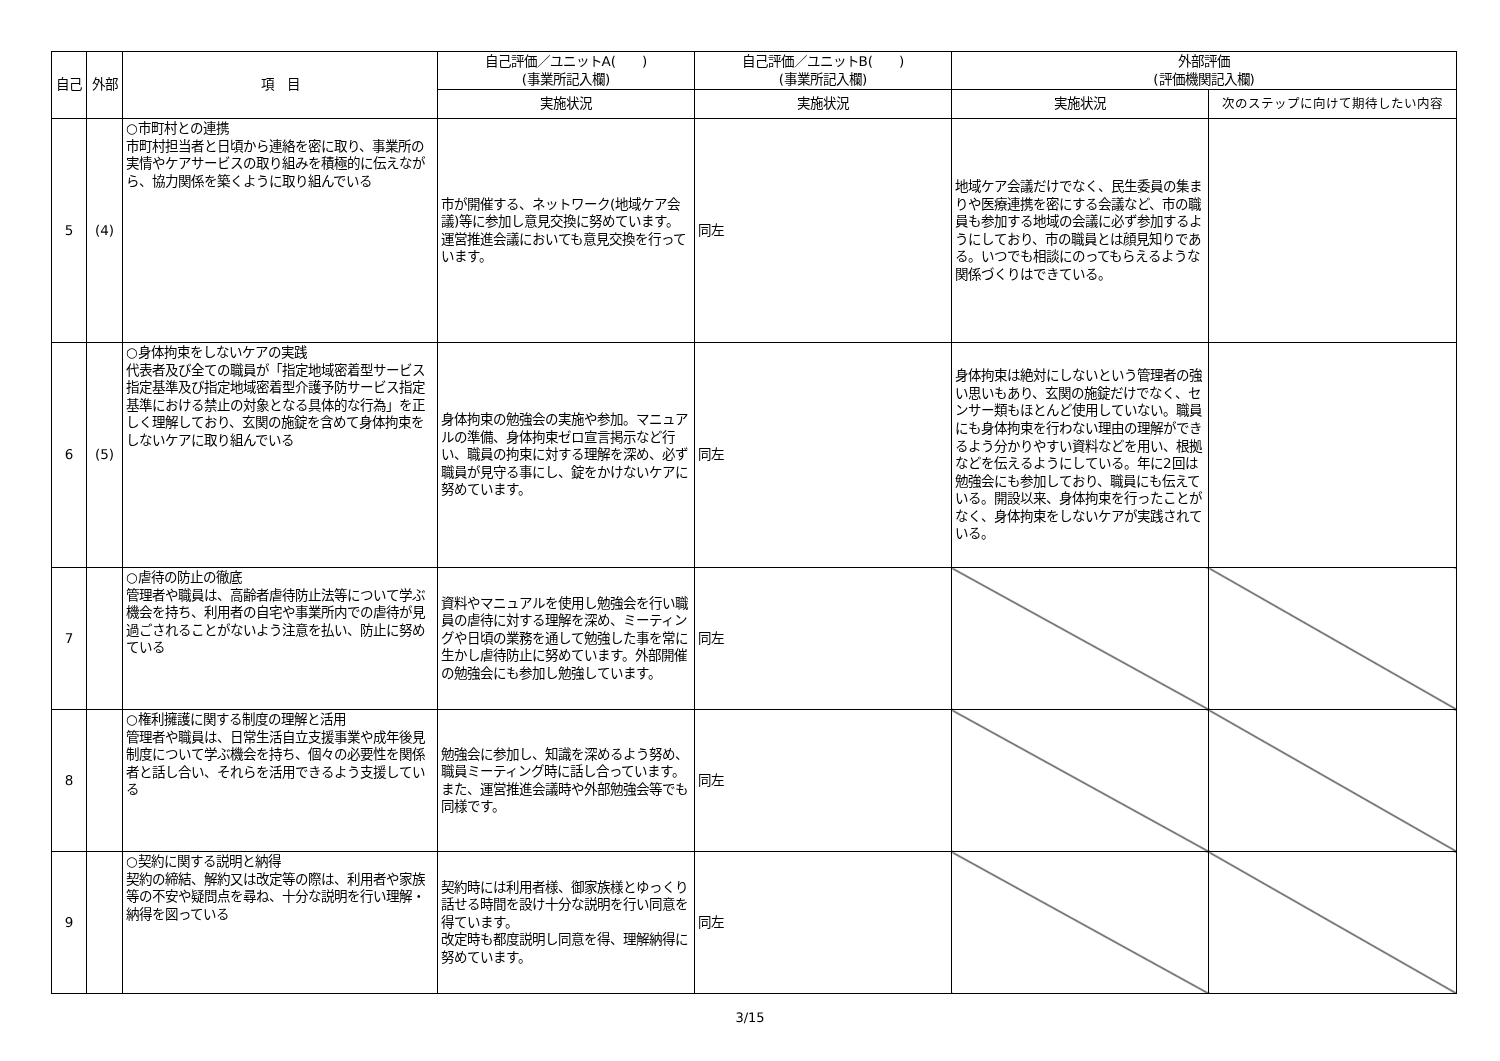| 自己 | 外部 | 項 目 | 自己評価／ユニットA( ) (事業所記入欄) | 自己評価／ユニットB( ) (事業所記入欄) | 外部評価 (評価機関記入欄) | |
| --- | --- | --- | --- | --- | --- | --- |
| | | | 実施状況 | 実施状況 | 実施状況 | 次のステップに向けて期待したい内容 |
| 5 | (4) | ○市町村との連携 市町村担当者と日頃から連絡を密に取り、事業所の実情やケアサービスの取り組みを積極的に伝えながら、協力関係を築くように取り組んでいる | 市が開催する、ネットワーク(地域ケア会議)等に参加し意見交換に努めています。運営推進会議においても意見交換を行っています。 | 同左 | 地域ケア会議だけでなく、民生委員の集まりや医療連携を密にする会議など、市の職員も参加する地域の会議に必ず参加するようにしており、市の職員とは顔見知りである。いつでも相談にのってもらえるような関係づくりはできている。 | |
| 6 | (5) | ○身体拘束をしないケアの実践 代表者及び全ての職員が「指定地域密着型サービス指定基準及び指定地域密着型介護予防サービス指定基準における禁止の対象となる具体的な行為」を正しく理解しており、玄関の施錠を含めて身体拘束をしないケアに取り組んでいる | 身体拘束の勉強会の実施や参加。マニュアルの準備、身体拘束ゼロ宣言掲示など行い、職員の拘束に対する理解を深め、必ず職員が見守る事にし、錠をかけないケアに努めています。 | 同左 | 身体拘束は絶対にしないという管理者の強い思いもあり、玄関の施錠だけでなく、センサー類もほとんど使用していない。職員にも身体拘束を行わない理由の理解ができるよう分かりやすい資料などを用い、根拠などを伝えるようにしている。年に2回は勉強会にも参加しており、職員にも伝えている。開設以来、身体拘束を行ったことがなく、身体拘束をしないケアが実践されている。 | |
| 7 | | ○虐待の防止の徹底 管理者や職員は、高齢者虐待防止法等について学ぶ機会を持ち、利用者の自宅や事業所内での虐待が見過ごされることがないよう注意を払い、防止に努めている | 資料やマニュアルを使用し勉強会を行い職員の虐待に対する理解を深め、ミーティングや日頃の業務を通して勉強した事を常に生かし虐待防止に努めています。外部開催の勉強会にも参加し勉強しています。 | 同左 | | |
| 8 | | ○権利擁護に関する制度の理解と活用 管理者や職員は、日常生活自立支援事業や成年後見制度について学ぶ機会を持ち、個々の必要性を関係者と話し合い、それらを活用できるよう支援している | 勉強会に参加し、知識を深めるよう努め、職員ミーティング時に話し合っています。また、運営推進会議時や外部勉強会等でも同様です。 | 同左 | | |
| 9 | | ○契約に関する説明と納得 契約の締結、解約又は改定等の際は、利用者や家族等の不安や疑問点を尋ね、十分な説明を行い理解・納得を図っている | 契約時には利用者様、御家族様とゆっくり話せる時間を設け十分な説明を行い同意を得ています。 改定時も都度説明し同意を得、理解納得に努めています。 | 同左 | | |
3/15